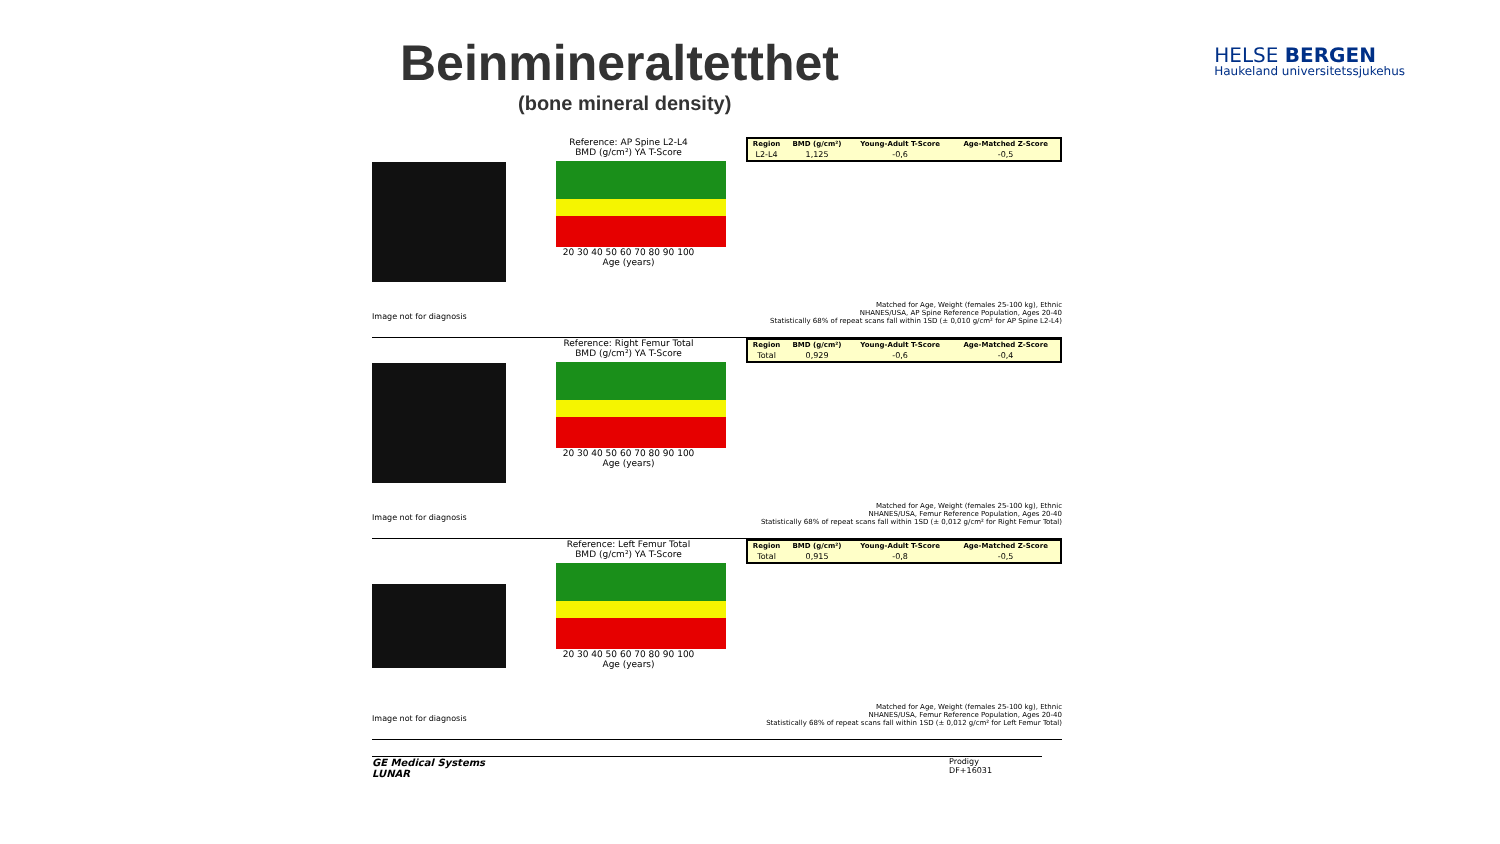Beinmineraltetthet
(bone mineral density)
HELSE BERGEN
Haukeland universitetssjukehus
Image not for diagnosis
Reference: AP Spine L2-L4
BMD (g/cm²) YA T-Score
20 30 40 50 60 70 80 90 100
Age (years)
| Region | BMD (g/cm²) | Young-Adult T-Score | Age-Matched Z-Score |
| --- | --- | --- | --- |
| L2-L4 | 1,125 | -0,6 | -0,5 |
Matched for Age, Weight (females 25-100 kg), Ethnic
NHANES/USA, AP Spine Reference Population, Ages 20-40
Statistically 68% of repeat scans fall within 1SD (± 0,010 g/cm² for AP Spine L2-L4)
Image not for diagnosis
Reference: Right Femur Total
BMD (g/cm²) YA T-Score
20 30 40 50 60 70 80 90 100
Age (years)
| Region | BMD (g/cm²) | Young-Adult T-Score | Age-Matched Z-Score |
| --- | --- | --- | --- |
| Total | 0,929 | -0,6 | -0,4 |
Matched for Age, Weight (females 25-100 kg), Ethnic
NHANES/USA, Femur Reference Population, Ages 20-40
Statistically 68% of repeat scans fall within 1SD (± 0,012 g/cm² for Right Femur Total)
Image not for diagnosis
Reference: Left Femur Total
BMD (g/cm²) YA T-Score
20 30 40 50 60 70 80 90 100
Age (years)
| Region | BMD (g/cm²) | Young-Adult T-Score | Age-Matched Z-Score |
| --- | --- | --- | --- |
| Total | 0,915 | -0,8 | -0,5 |
Matched for Age, Weight (females 25-100 kg), Ethnic
NHANES/USA, Femur Reference Population, Ages 20-40
Statistically 68% of repeat scans fall within 1SD (± 0,012 g/cm² for Left Femur Total)
GE Medical Systems
LUNAR
Prodigy
DF+16031